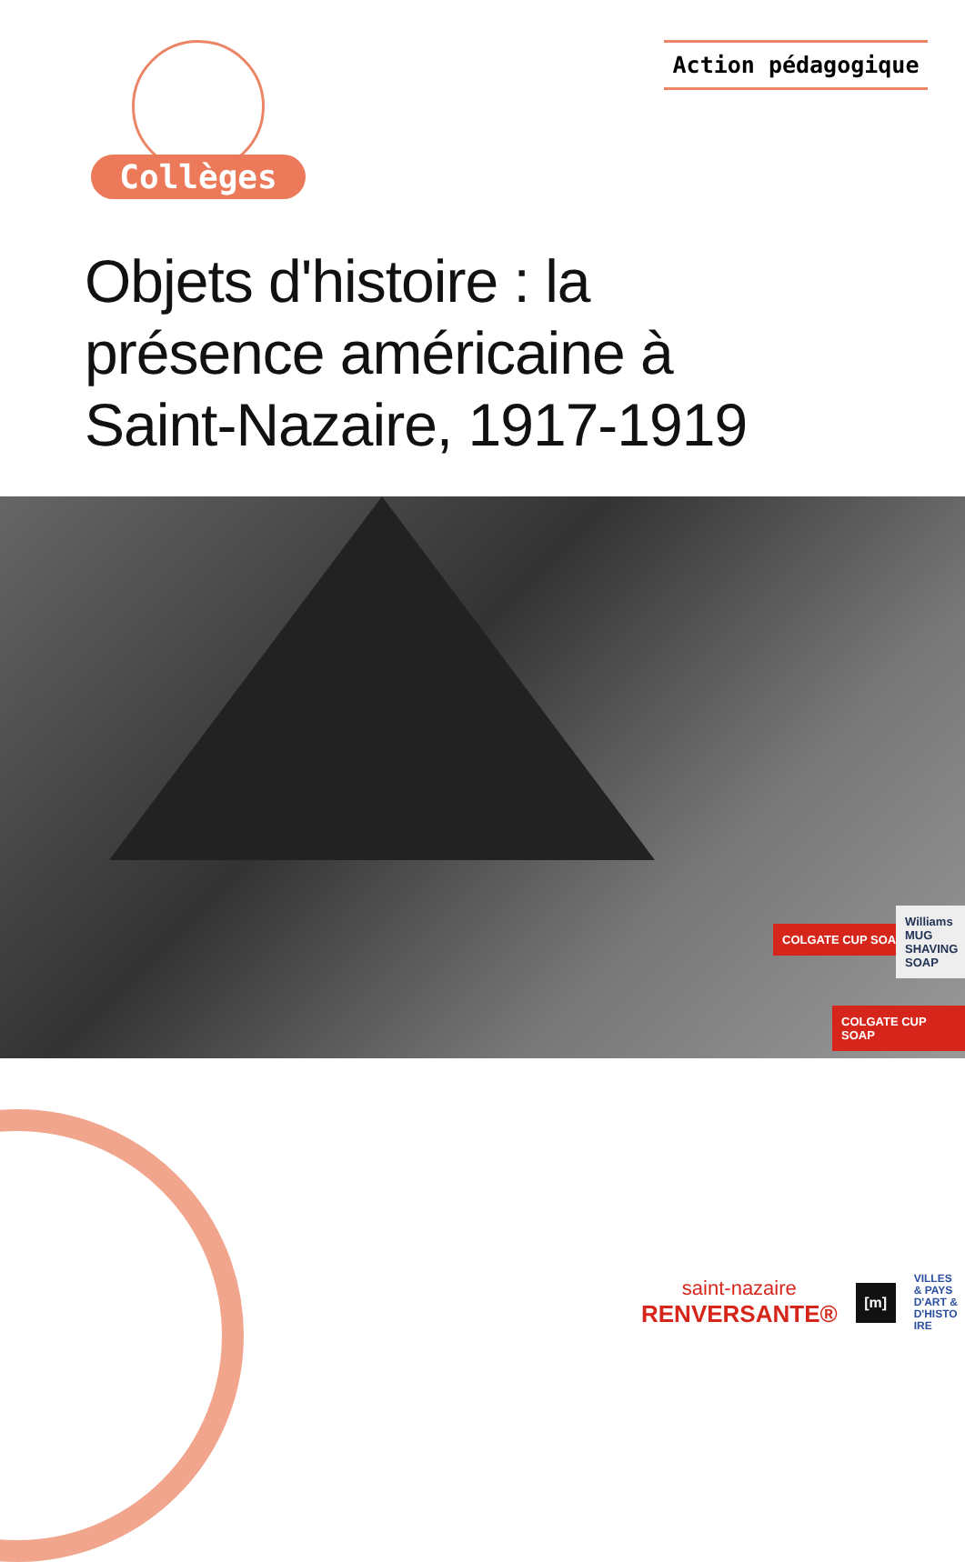Collèges Action pédagogique
Objets d'histoire : la présence américaine à Saint-Nazaire, 1917-1919
COLGATE CUP SOAP
COLGATE CUP SOAP
Williams MUG SHAVING SOAP
saint-nazaire
RENVERSANTE®
[m]
VILLES
& PAYS
D'ART &
D'HISTO
IRE